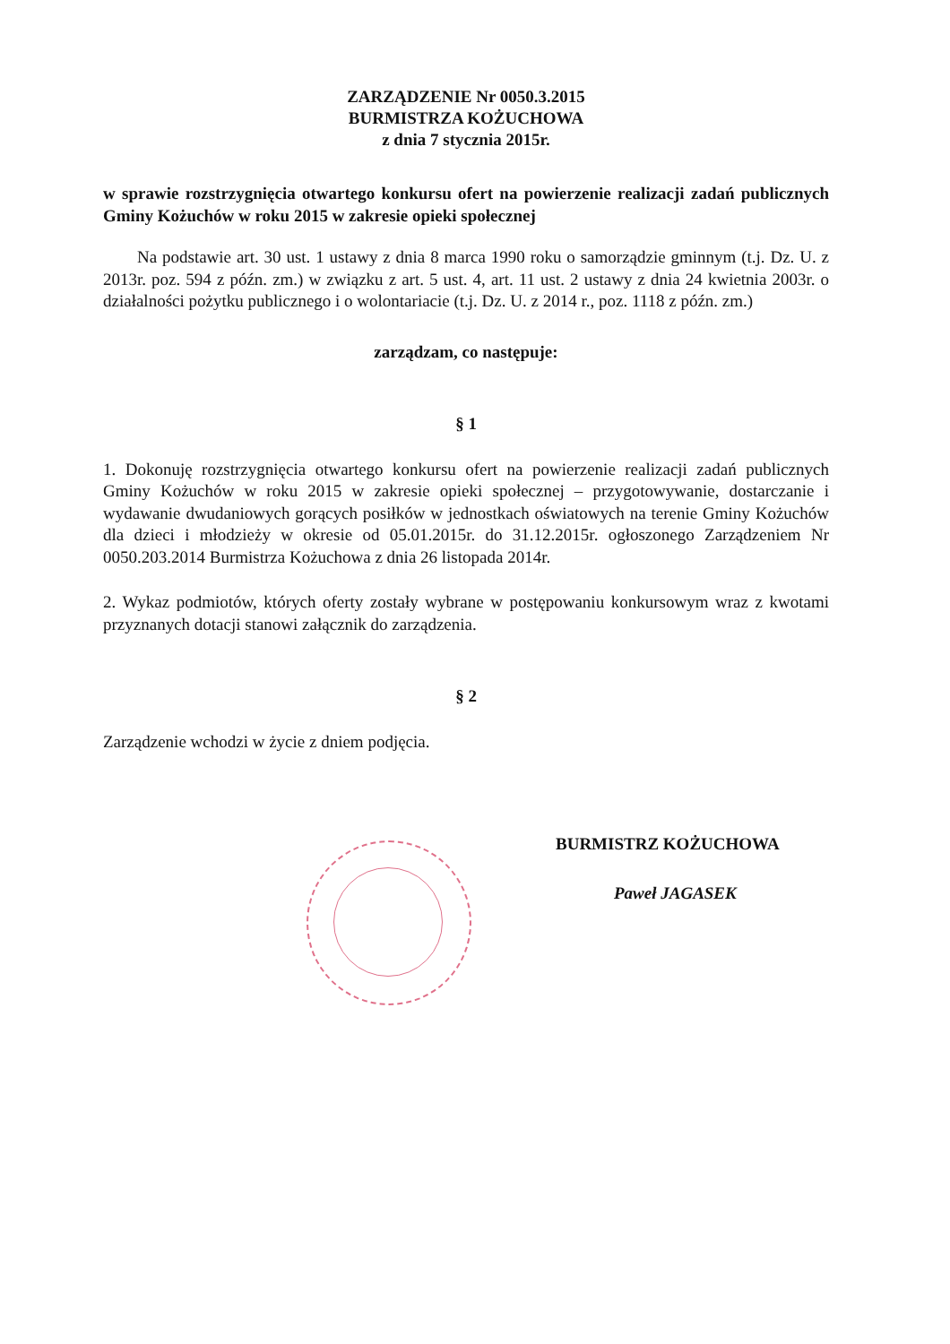ZARZĄDZENIE Nr 0050.3.2015
BURMISTRZA KOŻUCHOWA
z dnia 7 stycznia 2015r.
w sprawie rozstrzygnięcia otwartego konkursu ofert na powierzenie realizacji zadań publicznych Gminy Kożuchów w roku 2015 w zakresie opieki społecznej
Na podstawie art. 30 ust. 1 ustawy z dnia 8 marca 1990 roku o samorządzie gminnym (t.j. Dz. U. z 2013r. poz. 594 z późn. zm.) w związku z art. 5 ust. 4, art. 11 ust. 2 ustawy z dnia 24 kwietnia 2003r. o działalności pożytku publicznego i o wolontariacie (t.j. Dz. U. z 2014 r., poz. 1118 z późn. zm.)
zarządzam, co następuje:
§ 1
1. Dokonuję rozstrzygnięcia otwartego konkursu ofert na powierzenie realizacji zadań publicznych Gminy Kożuchów w roku 2015 w zakresie opieki społecznej – przygotowywanie, dostarczanie i wydawanie dwudaniowych gorących posiłków w jednostkach oświatowych na terenie Gminy Kożuchów dla dzieci i młodzieży w okresie od 05.01.2015r. do 31.12.2015r. ogłoszonego Zarządzeniem Nr 0050.203.2014 Burmistrza Kożuchowa z dnia 26 listopada 2014r.
2. Wykaz podmiotów, których oferty zostały wybrane w postępowaniu konkursowym wraz z kwotami przyznanych dotacji stanowi załącznik do zarządzenia.
§ 2
Zarządzenie wchodzi w życie z dniem podjęcia.
BURMISTRZ KOŻUCHOWA
Paweł JAGASEK